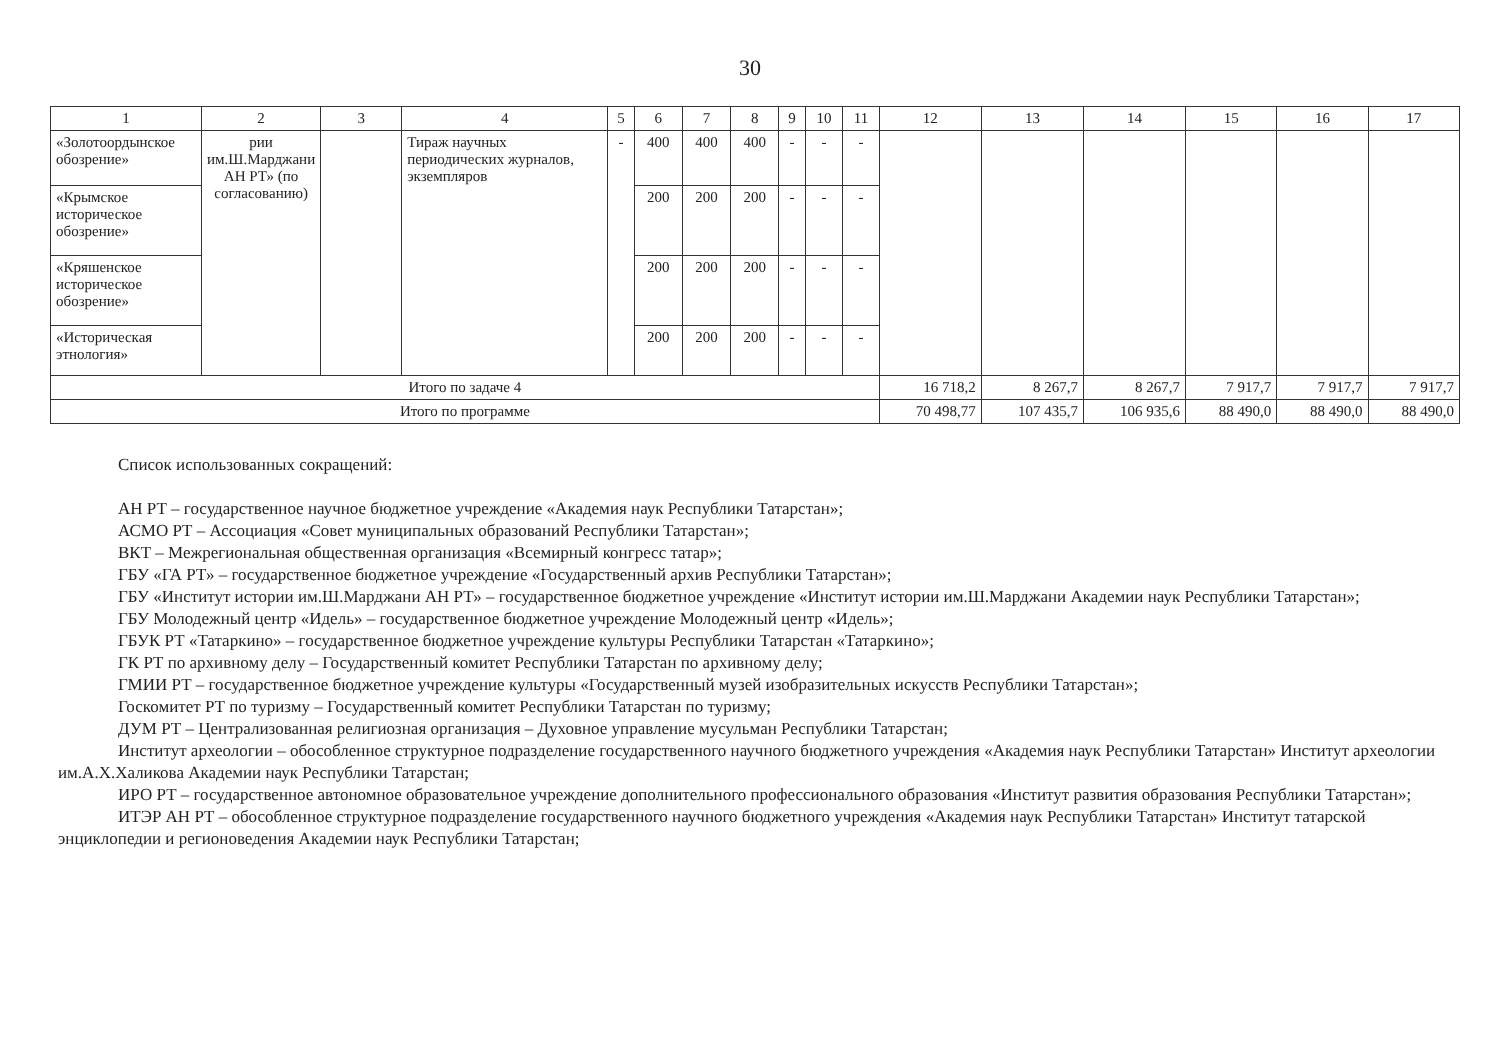30
| 1 | 2 | 3 | 4 | 5 | 6 | 7 | 8 | 9 | 10 | 11 | 12 | 13 | 14 | 15 | 16 | 17 |
| --- | --- | --- | --- | --- | --- | --- | --- | --- | --- | --- | --- | --- | --- | --- | --- | --- |
| «Золотоордынское обозрение» | рии им.Ш.Марджани АН РТ» (по согласованию) | | Тираж научных периодических журналов, экземпляров | - | 400 | 400 | 400 | - | - | - | | | | | | |
| «Крымское историческое обозрение» | | | | | 200 | 200 | 200 | - | - | - | | | | | | |
| «Кряшенское историческое обозрение» | | | | | 200 | 200 | 200 | - | - | - | | | | | | |
| «Историческая этнология» | | | | | 200 | 200 | 200 | - | - | - | | | | | | |
| Итого по задаче 4 | | | | | | | | | | | 16 718,2 | 8 267,7 | 8 267,7 | 7 917,7 | 7 917,7 | 7 917,7 |
| Итого по программе | | | | | | | | | | | 70 498,77 | 107 435,7 | 106 935,6 | 88 490,0 | 88 490,0 | 88 490,0 |
Список использованных сокращений:
АН РТ – государственное научное бюджетное учреждение «Академия наук Республики Татарстан»;
АСМО РТ – Ассоциация «Совет муниципальных образований Республики Татарстан»;
ВКТ – Межрегиональная общественная организация «Всемирный конгресс татар»;
ГБУ «ГА РТ» – государственное бюджетное учреждение «Государственный архив Республики Татарстан»;
ГБУ «Институт истории им.Ш.Марджани АН РТ» – государственное бюджетное учреждение «Институт истории им.Ш.Марджани Академии наук Республики Татарстан»;
ГБУ Молодежный центр «Идель» – государственное бюджетное учреждение Молодежный центр «Идель»;
ГБУК РТ «Татаркино» – государственное бюджетное учреждение культуры Республики Татарстан «Татаркино»;
ГК РТ по архивному делу – Государственный комитет Республики Татарстан по архивному делу;
ГМИИ РТ – государственное бюджетное учреждение культуры «Государственный музей изобразительных искусств Республики Татарстан»;
Госкомитет РТ по туризму – Государственный комитет Республики Татарстан по туризму;
ДУМ РТ – Централизованная религиозная организация – Духовное управление мусульман Республики Татарстан;
Институт археологии – обособленное структурное подразделение государственного научного бюджетного учреждения «Академия наук Республики Татарстан» Институт археологии им.А.Х.Халикова Академии наук Республики Татарстан;
ИРО РТ – государственное автономное образовательное учреждение дополнительного профессионального образования «Институт развития образования Республики Татарстан»;
ИТЭР АН РТ – обособленное структурное подразделение государственного научного бюджетного учреждения «Академия наук Республики Татарстан» Институт татарской энциклопедии и регионоведения Академии наук Республики Татарстан;